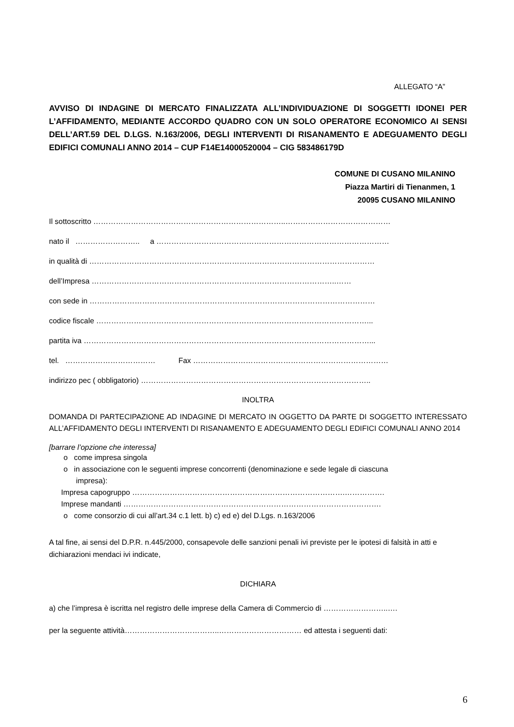ALLEGATO “A”
AVVISO DI INDAGINE DI MERCATO FINALIZZATA ALL’INDIVIDUAZIONE DI SOGGETTI IDONEI PER L’AFFIDAMENTO, MEDIANTE ACCORDO QUADRO CON UN SOLO OPERATORE ECONOMICO AI SENSI DELL’ART.59 DEL D.LGS. N.163/2006, DEGLI INTERVENTI DI RISANAMENTO E ADEGUAMENTO DEGLI EDIFICI COMUNALI ANNO 2014 – CUP F14E14000520004 – CIG 583486179D
COMUNE DI CUSANO MILANINO
Piazza Martiri di Tienanmen, 1
20095 CUSANO MILANINO
Il sottoscritto …………………………………………………………………..……………………………………
nato il …………………….. a …………………………………………………………………………………
in qualità di ……………………………………………………………………………………………………
dell’Impresa ……………………………………………………………………………………..……
con sede in ……………………………………………………………………………………………………
codice fiscale ………………………………………………………………………………………………...
partita iva ……………………………………………………………………………………………………...
tel. ……………………………… Fax ……………………………………………………………………
indirizzo pec ( obbligatorio) ………………………………………………………………………………..
INOLTRA
DOMANDA DI PARTECIPAZIONE AD INDAGINE DI MERCATO IN OGGETTO DA PARTE DI SOGGETTO INTERESSATO ALL’AFFIDAMENTO DEGLI INTERVENTI DI RISANAMENTO E ADEGUAMENTO DEGLI EDIFICI COMUNALI ANNO 2014
[barrare l’opzione che interessa]
o come impresa singola
o in associazione con le seguenti imprese concorrenti (denominazione e sede legale di ciascuna
impresa):
Impresa capogruppo ………………………………………………………………………….…………….
Imprese mandanti ………………………………………………………………………………………….
o come consorzio di cui all’art.34 c.1 lett. b) c) ed e) del D.Lgs. n.163/2006
A tal fine, ai sensi del D.P.R. n.445/2000, consapevole delle sanzioni penali ivi previste per le ipotesi di falsità in atti e dichiarazioni mendaci ivi indicate,
DICHIARA
a) che l’impresa è iscritta nel registro delle imprese della Camera di Commercio di ……………………..….
per la seguente attività………………………………..…………………………… ed attesta i seguenti dati:
6